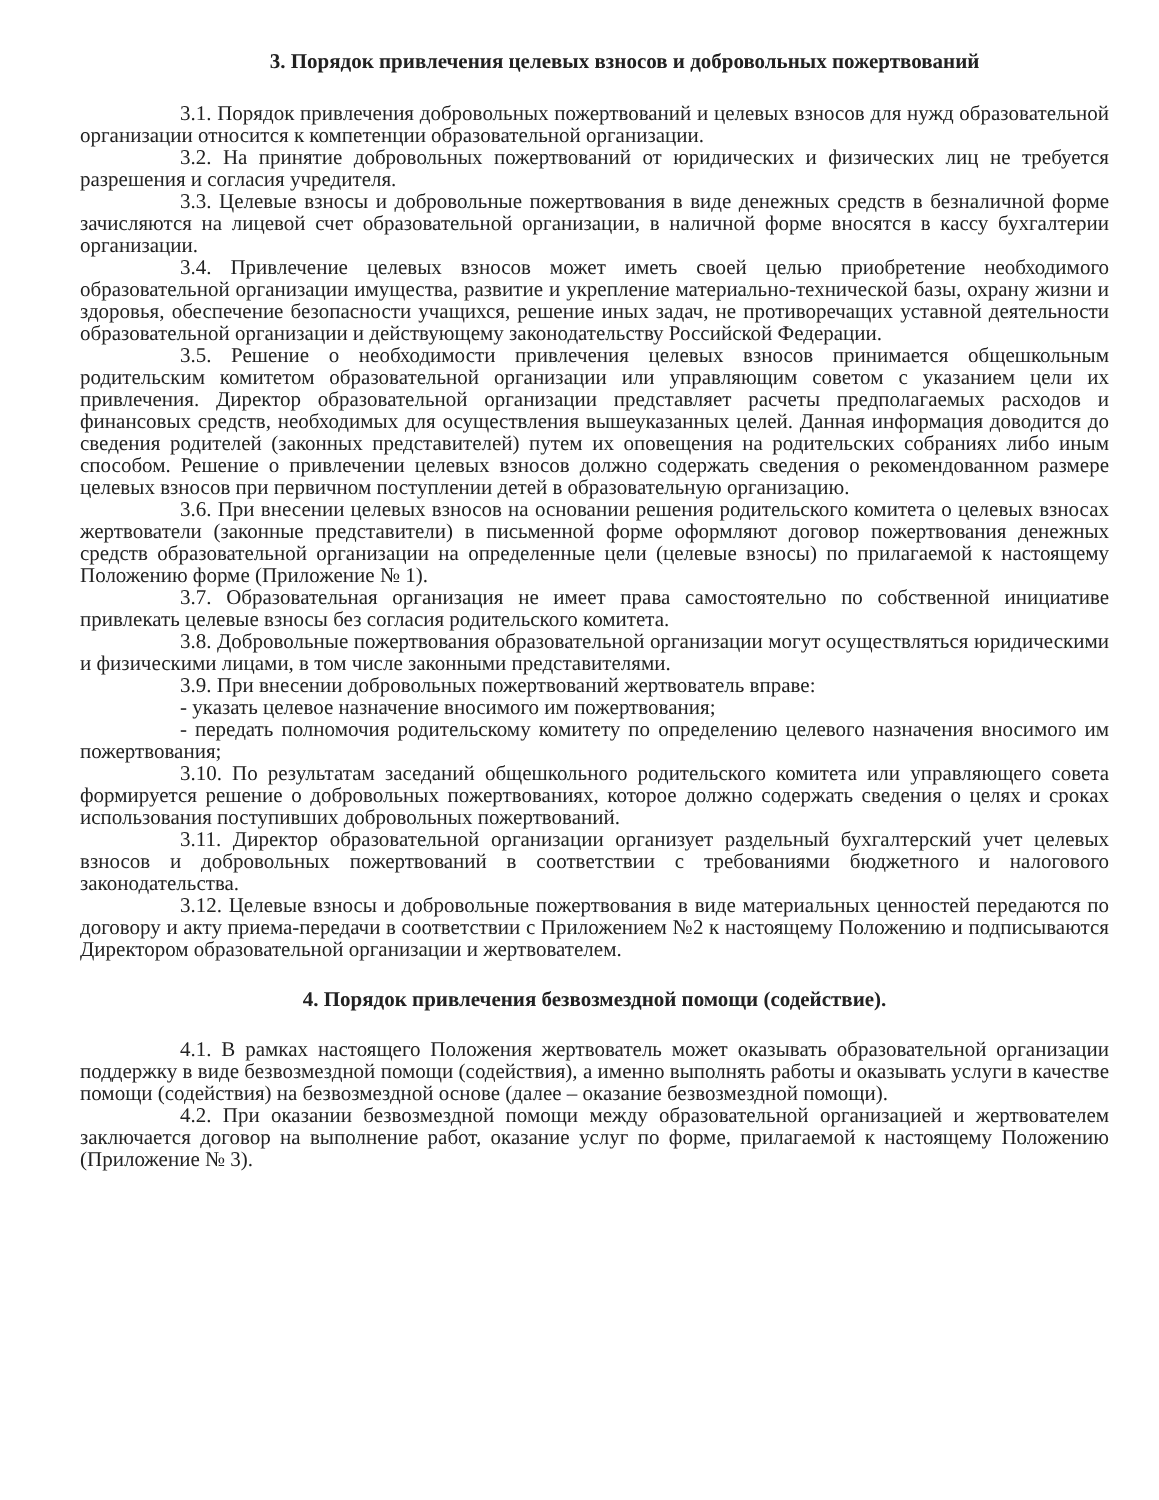3. Порядок привлечения целевых взносов и добровольных пожертвований
3.1. Порядок привлечения добровольных пожертвований и целевых взносов для нужд образовательной организации относится к компетенции образовательной организации.
3.2. На принятие добровольных пожертвований от юридических и физических лиц не требуется разрешения и согласия учредителя.
3.3. Целевые взносы и добровольные пожертвования в виде денежных средств в безналичной форме зачисляются на лицевой счет образовательной организации, в наличной форме вносятся в кассу бухгалтерии организации.
3.4. Привлечение целевых взносов может иметь своей целью приобретение необходимого образовательной организации имущества, развитие и укрепление материально-технической базы, охрану жизни и здоровья, обеспечение безопасности учащихся, решение иных задач, не противоречащих уставной деятельности образовательной организации и действующему законодательству Российской Федерации.
3.5. Решение о необходимости привлечения целевых взносов принимается общешкольным родительским комитетом образовательной организации или управляющим советом с указанием цели их привлечения. Директор образовательной организации представляет расчеты предполагаемых расходов и финансовых средств, необходимых для осуществления вышеуказанных целей. Данная информация доводится до сведения родителей (законных представителей) путем их оповещения на родительских собраниях либо иным способом. Решение о привлечении целевых взносов должно содержать сведения о рекомендованном размере целевых взносов при первичном поступлении детей в образовательную организацию.
3.6. При внесении целевых взносов на основании решения родительского комитета о целевых взносах жертвователи (законные представители) в письменной форме оформляют договор пожертвования денежных средств образовательной организации на определенные цели (целевые взносы) по прилагаемой к настоящему Положению форме (Приложение № 1).
3.7. Образовательная организация не имеет права самостоятельно по собственной инициативе привлекать целевые взносы без согласия родительского комитета.
3.8. Добровольные пожертвования образовательной организации могут осуществляться юридическими и физическими лицами, в том числе законными представителями.
3.9. При внесении добровольных пожертвований жертвователь вправе:
- указать целевое назначение вносимого им пожертвования;
- передать полномочия родительскому комитету по определению целевого назначения вносимого им пожертвования;
3.10. По результатам заседаний общешкольного родительского комитета или управляющего совета формируется решение о добровольных пожертвованиях, которое должно содержать сведения о целях и сроках использования поступивших добровольных пожертвований.
3.11. Директор образовательной организации организует раздельный бухгалтерский учет целевых взносов и добровольных пожертвований в соответствии с требованиями бюджетного и налогового законодательства.
3.12. Целевые взносы и добровольные пожертвования в виде материальных ценностей передаются по договору и акту приема-передачи в соответствии с Приложением №2 к настоящему Положению и подписываются Директором образовательной организации и жертвователем.
4. Порядок привлечения безвозмездной помощи (содействие).
4.1. В рамках настоящего Положения жертвователь может оказывать образовательной организации поддержку в виде безвозмездной помощи (содействия), а именно выполнять работы и оказывать услуги в качестве помощи (содействия) на безвозмездной основе (далее – оказание безвозмездной помощи).
4.2. При оказании безвозмездной помощи между образовательной организацией и жертвователем заключается договор на выполнение работ, оказание услуг по форме, прилагаемой к настоящему Положению (Приложение № 3).